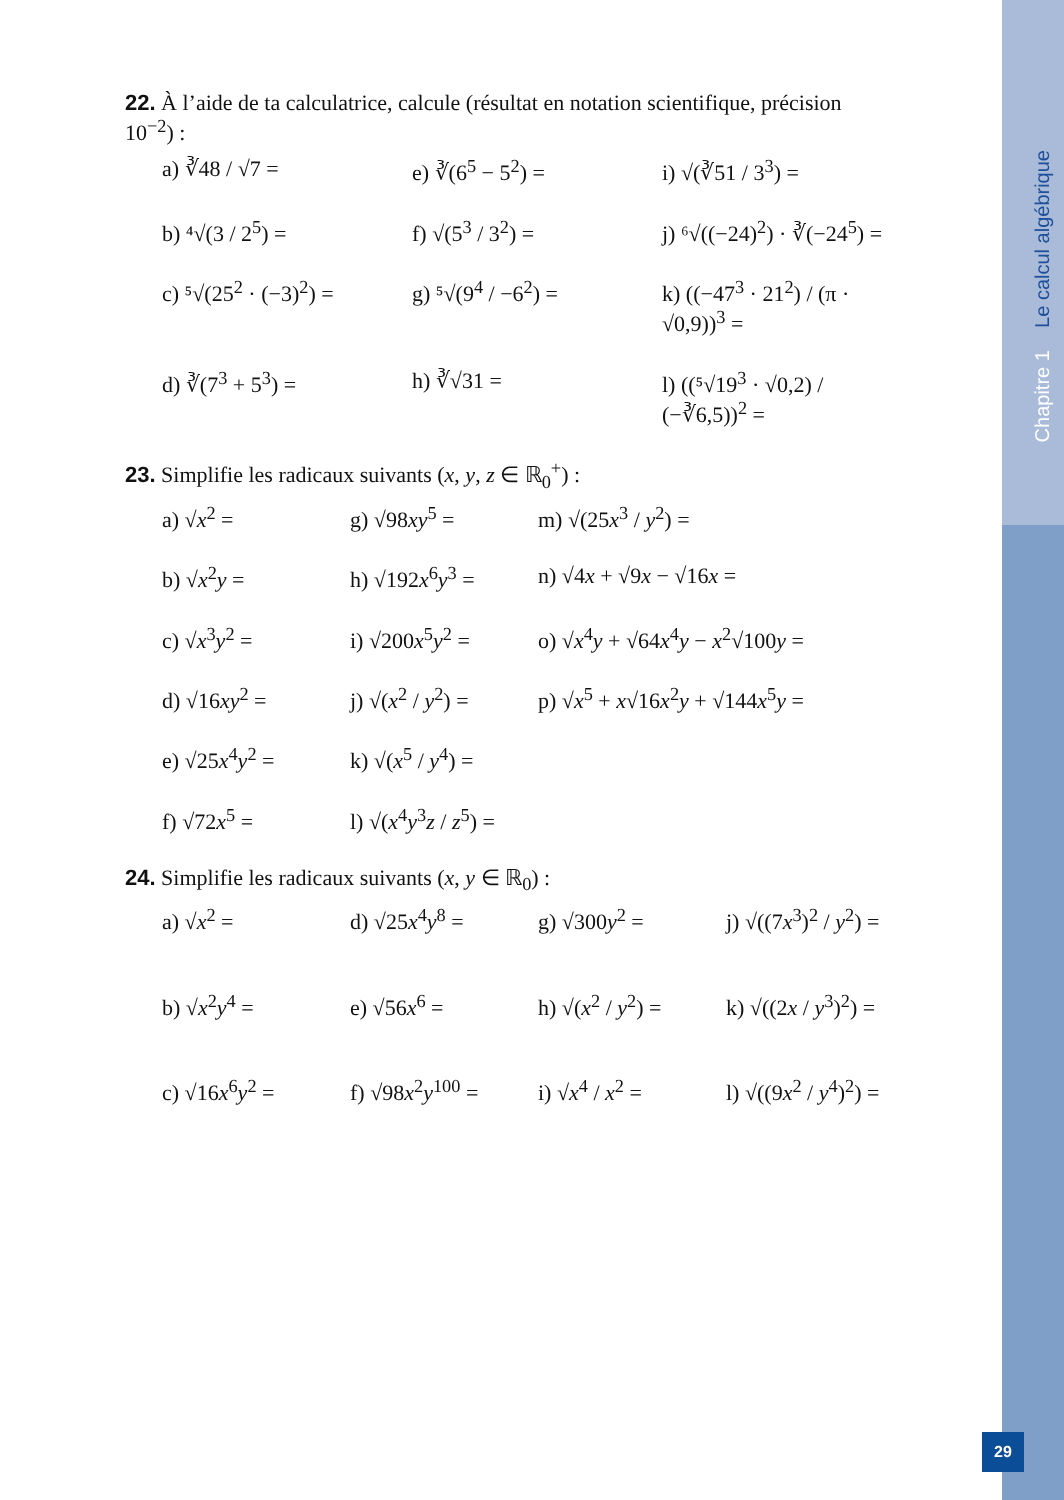Chapitre 1 Le calcul algébrique
22. À l’aide de ta calculatrice, calcule (résultat en notation scientifique, précision 10<sup>−2</sup>) :
a) ∛48 / √7 =
e) ∛(6<sup>5</sup> − 5<sup>2</sup>) =
i) √(∛51 / 3<sup>3</sup>) =
b) ⁴√(3 / 2<sup>5</sup>) =
f) √(5<sup>3</sup> / 3<sup>2</sup>) =
j) ⁶√((−24)<sup>2</sup>) · ∛(−24<sup>5</sup>) =
c) ⁵√(25<sup>2</sup> · (−3)<sup>2</sup>) =
g) ⁵√(9<sup>4</sup> / −6<sup>2</sup>) =
k) ((−47<sup>3</sup> · 21<sup>2</sup>) / (π · √0,9))<sup>3</sup> =
d) ∛(7<sup>3</sup> + 5<sup>3</sup>) =
h) ∛√31 =
l) ((⁵√19<sup>3</sup> · √0,2) / (−∛6,5))<sup>2</sup> =
23. Simplifie les radicaux suivants (x, y, z ∈ ℝ<sub>0</sub><sup>+</sup>) :
a) √x<sup>2</sup> =
g) √98xy<sup>5</sup> =
m) √(25x<sup>3</sup> / y<sup>2</sup>) =
b) √x<sup>2</sup>y =
h) √192x<sup>6</sup>y<sup>3</sup> =
n) √4x + √9x − √16x =
c) √x<sup>3</sup>y<sup>2</sup> =
i) √200x<sup>5</sup>y<sup>2</sup> =
o) √x<sup>4</sup>y + √64x<sup>4</sup>y − x<sup>2</sup>√100y =
d) √16xy<sup>2</sup> =
j) √(x<sup>2</sup> / y<sup>2</sup>) =
p) √x<sup>5</sup> + x√16x<sup>2</sup>y + √144x<sup>5</sup>y =
e) √25x<sup>4</sup>y<sup>2</sup> =
k) √(x<sup>5</sup> / y<sup>4</sup>) =
f) √72x<sup>5</sup> =
l) √(x<sup>4</sup>y<sup>3</sup>z / z<sup>5</sup>) =
24. Simplifie les radicaux suivants (x, y ∈ ℝ<sub>0</sub>) :
a) √x<sup>2</sup> =
d) √25x<sup>4</sup>y<sup>8</sup> =
g) √300y<sup>2</sup> =
j) √((7x<sup>3</sup>)<sup>2</sup> / y<sup>2</sup>) =
b) √x<sup>2</sup>y<sup>4</sup> =
e) √56x<sup>6</sup> =
h) √(x<sup>2</sup> / y<sup>2</sup>) =
k) √((2x / y<sup>3</sup>)<sup>2</sup>) =
c) √16x<sup>6</sup>y<sup>2</sup> =
f) √98x<sup>2</sup>y<sup>100</sup> =
i) √x<sup>4</sup> / x<sup>2</sup> =
l) √((9x<sup>2</sup> / y<sup>4</sup>)<sup>2</sup>) =
29